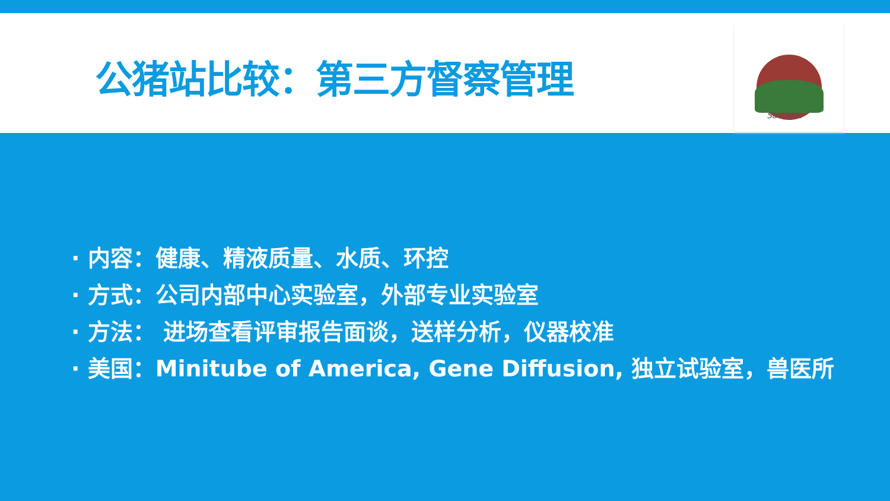公猪站比较：第三方督察管理
Sawagro
· 内容：健康、精液质量、水质、环控
· 方式：公司内部中心实验室，外部专业实验室
· 方法： 进场查看评审报告面谈，送样分析，仪器校准
· 美国：Minitube of America, Gene Diffusion, 独立试验室，兽医所